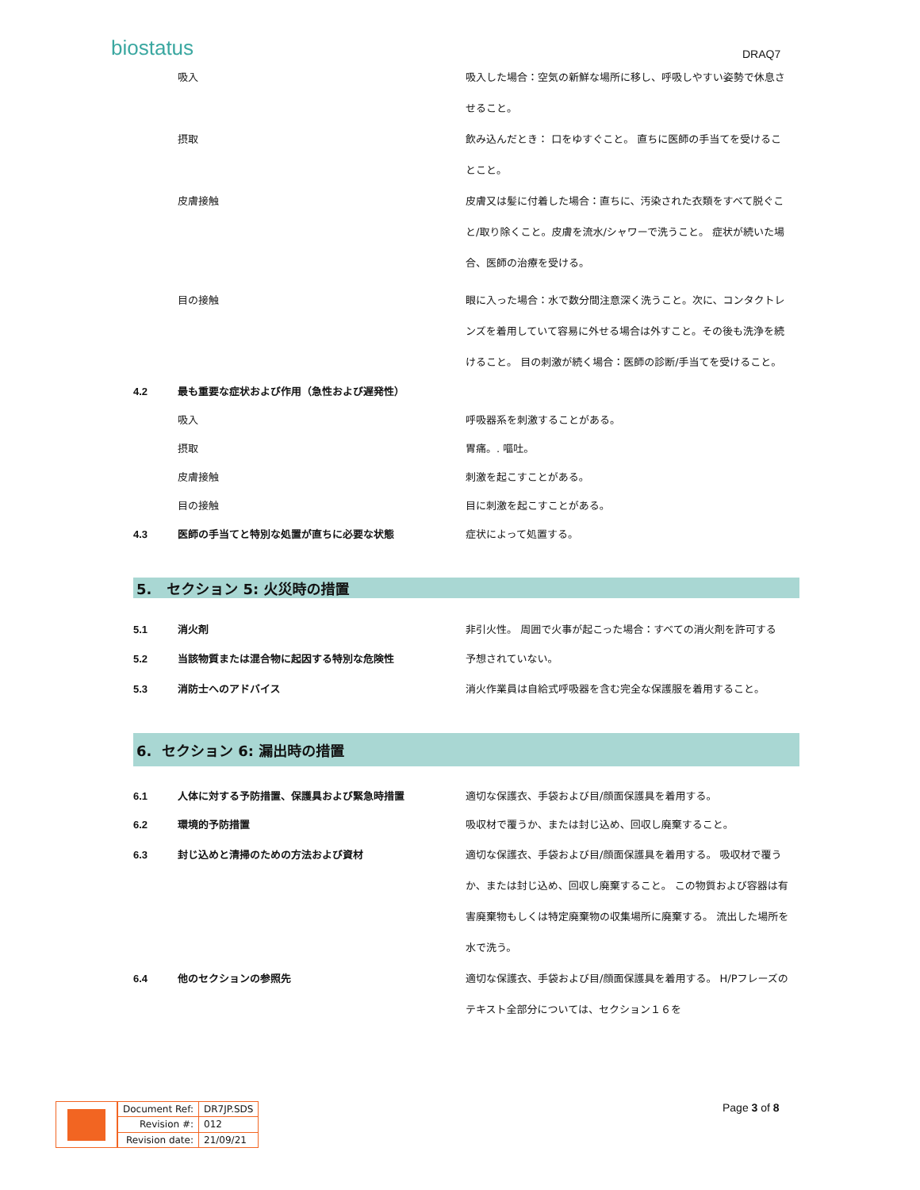biostatus DRAQ7
吸入 吸入した場合：空気の新鮮な場所に移し、呼吸しやすい姿勢で休息させること。
摂取 飲み込んだとき： 口をゆすぐこと。 直ちに医師の手当てを受けることこと。
皮膚接触 皮膚又は髪に付着した場合：直ちに、汚染された衣類をすべて脱ぐこと/取り除くこと。皮膚を流水/シャワーで洗うこと。 症状が続いた場合、医師の治療を受ける。
目の接触 眼に入った場合：水で数分間注意深く洗うこと。次に、コンタクトレンズを着用していて容易に外せる場合は外すこと。その後も洗浄を続けること。 目の刺激が続く場合：医師の診断/手当てを受けること。
4.2 最も重要な症状および作用（急性および遅発性）
吸入 呼吸器系を刺激することがある。
摂取 胃痛。. 嘔吐。
皮膚接触 刺激を起こすことがある。
目の接触 目に刺激を起こすことがある。
4.3 医師の手当てと特別な処置が直ちに必要な状態 症状によって処置する。
5. セクション 5: 火災時の措置
5.1 消火剤 非引火性。 周囲で火事が起こった場合：すべての消火剤を許可する
5.2 当該物質または混合物に起因する特別な危険性 予想されていない。
5.3 消防士へのアドバイス 消火作業員は自給式呼吸器を含む完全な保護服を着用すること。
6. セクション 6: 漏出時の措置
6.1 人体に対する予防措置、保護具および緊急時措置 適切な保護衣、手袋および目/顔面保護具を着用する。
6.2 環境的予防措置 吸収材で覆うか、または封じ込め、回収し廃棄すること。
6.3 封じ込めと清掃のための方法および資材 適切な保護衣、手袋および目/顔面保護具を着用する。 吸収材で覆うか、または封じ込め、回収し廃棄すること。 この物質および容器は有害廃棄物もしくは特定廃棄物の収集場所に廃棄する。 流出した場所を水で洗う。
6.4 他のセクションの参照先 適切な保護衣、手袋および目/顔面保護具を着用する。 H/Pフレーズのテキスト全部分については、セクション１６を
| Document Ref: | DR7JP.SDS |
| Revision #: | 012 |
| Revision date: | 21/09/21 |
Page 3 of 8